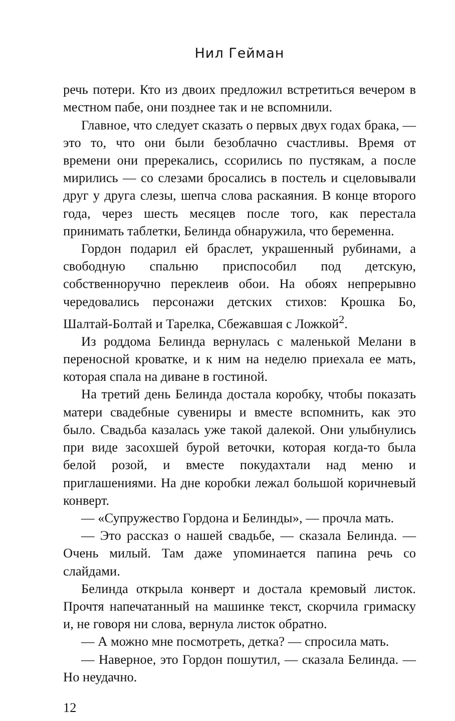Нил Гейман
речь потери. Кто из двоих предложил встретиться вечером в местном пабе, они позднее так и не вспомнили.
Главное, что следует сказать о первых двух годах брака, — это то, что они были безоблачно счастливы. Время от времени они пререкались, ссорились по пустякам, а после мирились — со слезами бросались в постель и сцеловывали друг у друга слезы, шепча слова раскаяния. В конце второго года, через шесть месяцев после того, как перестала принимать таблетки, Белинда обнаружила, что беременна.
Гордон подарил ей браслет, украшенный рубинами, а свободную спальню приспособил под детскую, собственноручно переклеив обои. На обоях непрерывно чередовались персонажи детских стихов: Крошка Бо, Шалтай-Болтай и Тарелка, Сбежавшая с Ложкой<sup>2</sup>.
Из роддома Белинда вернулась с маленькой Мелани в переносной кроватке, и к ним на неделю приехала ее мать, которая спала на диване в гостиной.
На третий день Белинда достала коробку, чтобы показать матери свадебные сувениры и вместе вспомнить, как это было. Свадьба казалась уже такой далекой. Они улыбнулись при виде засохшей бурой веточки, которая когда-то была белой розой, и вместе покудахтали над меню и приглашениями. На дне коробки лежал большой коричневый конверт.
— «Супружество Гордона и Белинды», — прочла мать.
— Это рассказ о нашей свадьбе, — сказала Белинда. — Очень милый. Там даже упоминается папина речь со слайдами.
Белинда открыла конверт и достала кремовый листок. Прочтя напечатанный на машинке текст, скорчила гримаску и, не говоря ни слова, вернула листок обратно.
— А можно мне посмотреть, детка? — спросила мать.
— Наверное, это Гордон пошутил, — сказала Белинда. — Но неудачно.
12